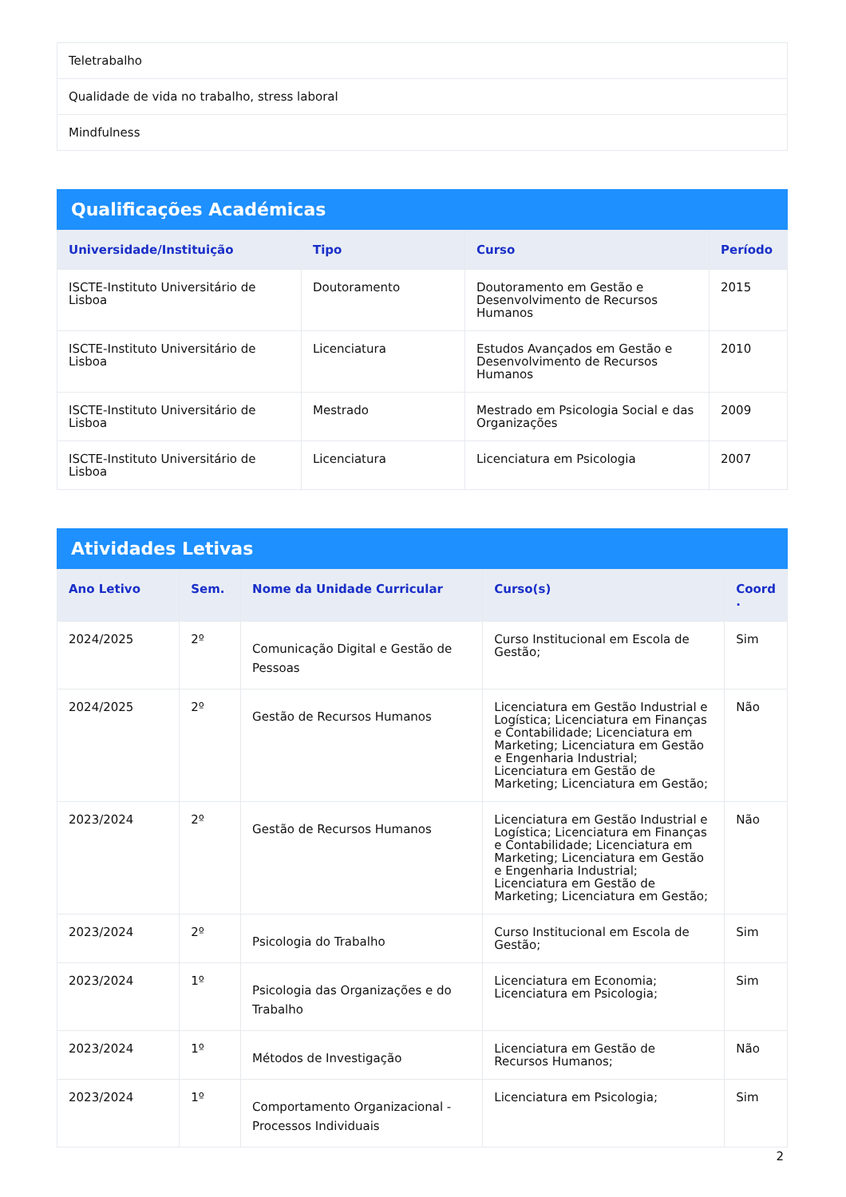| Teletrabalho |
| Qualidade de vida no trabalho, stress laboral |
| Mindfulness |
Qualificações Académicas
| Universidade/Instituição | Tipo | Curso | Período |
| --- | --- | --- | --- |
| ISCTE-Instituto Universitário de Lisboa | Doutoramento | Doutoramento em Gestão e Desenvolvimento de Recursos Humanos | 2015 |
| ISCTE-Instituto Universitário de Lisboa | Licenciatura | Estudos Avançados em Gestão e Desenvolvimento de Recursos Humanos | 2010 |
| ISCTE-Instituto Universitário de Lisboa | Mestrado | Mestrado em Psicologia Social e das Organizações | 2009 |
| ISCTE-Instituto Universitário de Lisboa | Licenciatura | Licenciatura em Psicologia | 2007 |
Atividades Letivas
| Ano Letivo | Sem. | Nome da Unidade Curricular | Curso(s) | Coord . |
| --- | --- | --- | --- | --- |
| 2024/2025 | 2º | Comunicação Digital e Gestão de Pessoas | Curso Institucional em Escola de Gestão; | Sim |
| 2024/2025 | 2º | Gestão de Recursos Humanos | Licenciatura em Gestão Industrial e Logística; Licenciatura em Finanças e Contabilidade; Licenciatura em Marketing; Licenciatura em Gestão e Engenharia Industrial; Licenciatura em Gestão de Marketing; Licenciatura em Gestão; | Não |
| 2023/2024 | 2º | Gestão de Recursos Humanos | Licenciatura em Gestão Industrial e Logística; Licenciatura em Finanças e Contabilidade; Licenciatura em Marketing; Licenciatura em Gestão e Engenharia Industrial; Licenciatura em Gestão de Marketing; Licenciatura em Gestão; | Não |
| 2023/2024 | 2º | Psicologia do Trabalho | Curso Institucional em Escola de Gestão; | Sim |
| 2023/2024 | 1º | Psicologia das Organizações e do Trabalho | Licenciatura em Economia; Licenciatura em Psicologia; | Sim |
| 2023/2024 | 1º | Métodos de Investigação | Licenciatura em Gestão de Recursos Humanos; | Não |
| 2023/2024 | 1º | Comportamento Organizacional - Processos Individuais | Licenciatura em Psicologia; | Sim |
2